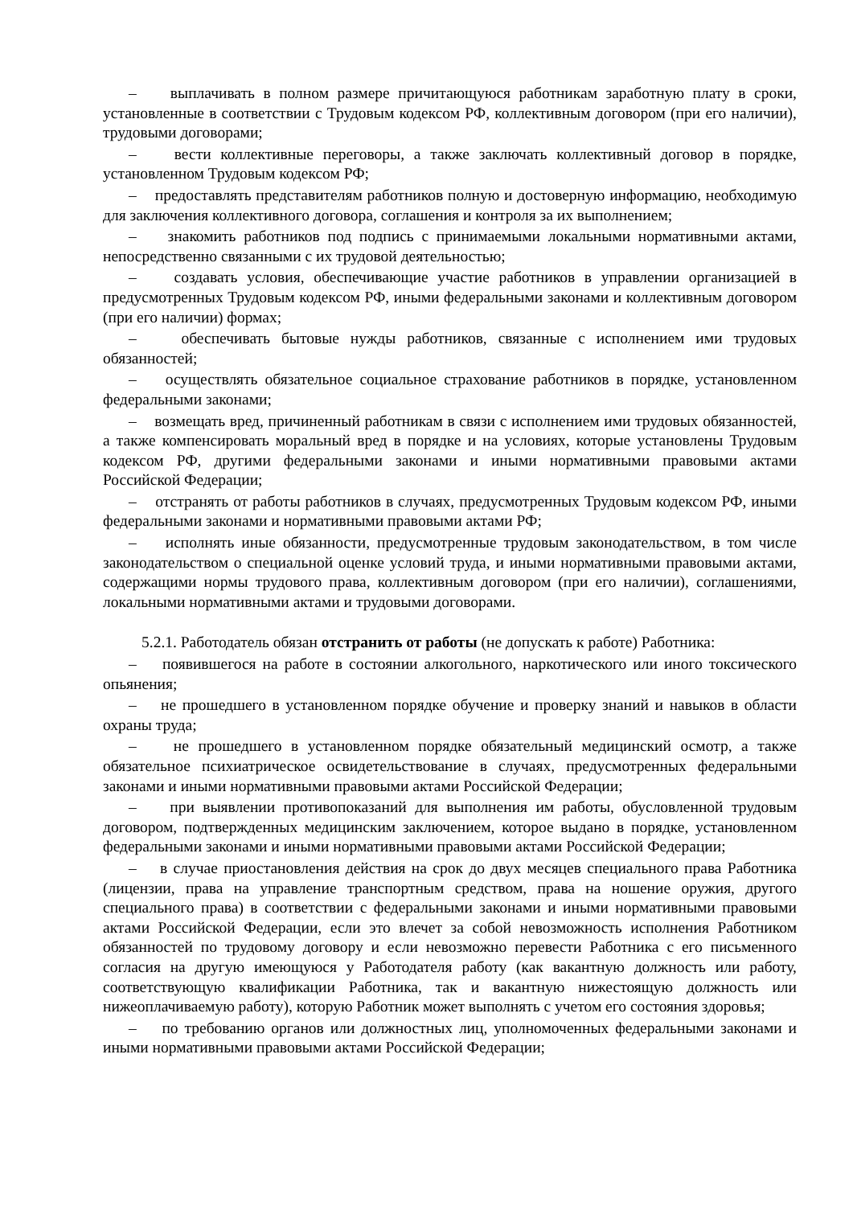– выплачивать в полном размере причитающуюся работникам заработную плату в сроки, установленные в соответствии с Трудовым кодексом РФ, коллективным договором (при его наличии), трудовыми договорами;
– вести коллективные переговоры, а также заключать коллективный договор в порядке, установленном Трудовым кодексом РФ;
– предоставлять представителям работников полную и достоверную информацию, необходимую для заключения коллективного договора, соглашения и контроля за их выполнением;
– знакомить работников под подпись с принимаемыми локальными нормативными актами, непосредственно связанными с их трудовой деятельностью;
– создавать условия, обеспечивающие участие работников в управлении организацией в предусмотренных Трудовым кодексом РФ, иными федеральными законами и коллективным договором (при его наличии) формах;
– обеспечивать бытовые нужды работников, связанные с исполнением ими трудовых обязанностей;
– осуществлять обязательное социальное страхование работников в порядке, установленном федеральными законами;
– возмещать вред, причиненный работникам в связи с исполнением ими трудовых обязанностей, а также компенсировать моральный вред в порядке и на условиях, которые установлены Трудовым кодексом РФ, другими федеральными законами и иными нормативными правовыми актами Российской Федерации;
– отстранять от работы работников в случаях, предусмотренных Трудовым кодексом РФ, иными федеральными законами и нормативными правовыми актами РФ;
– исполнять иные обязанности, предусмотренные трудовым законодательством, в том числе законодательством о специальной оценке условий труда, и иными нормативными правовыми актами, содержащими нормы трудового права, коллективным договором (при его наличии), соглашениями, локальными нормативными актами и трудовыми договорами.
5.2.1. Работодатель обязан отстранить от работы (не допускать к работе) Работника:
– появившегося на работе в состоянии алкогольного, наркотического или иного токсического опьянения;
– не прошедшего в установленном порядке обучение и проверку знаний и навыков в области охраны труда;
– не прошедшего в установленном порядке обязательный медицинский осмотр, а также обязательное психиатрическое освидетельствование в случаях, предусмотренных федеральными законами и иными нормативными правовыми актами Российской Федерации;
– при выявлении противопоказаний для выполнения им работы, обусловленной трудовым договором, подтвержденных медицинским заключением, которое выдано в порядке, установленном федеральными законами и иными нормативными правовыми актами Российской Федерации;
– в случае приостановления действия на срок до двух месяцев специального права Работника (лицензии, права на управление транспортным средством, права на ношение оружия, другого специального права) в соответствии с федеральными законами и иными нормативными правовыми актами Российской Федерации, если это влечет за собой невозможность исполнения Работником обязанностей по трудовому договору и если невозможно перевести Работника с его письменного согласия на другую имеющуюся у Работодателя работу (как вакантную должность или работу, соответствующую квалификации Работника, так и вакантную нижестоящую должность или нижеоплачиваемую работу), которую Работник может выполнять с учетом его состояния здоровья;
– по требованию органов или должностных лиц, уполномоченных федеральными законами и иными нормативными правовыми актами Российской Федерации;